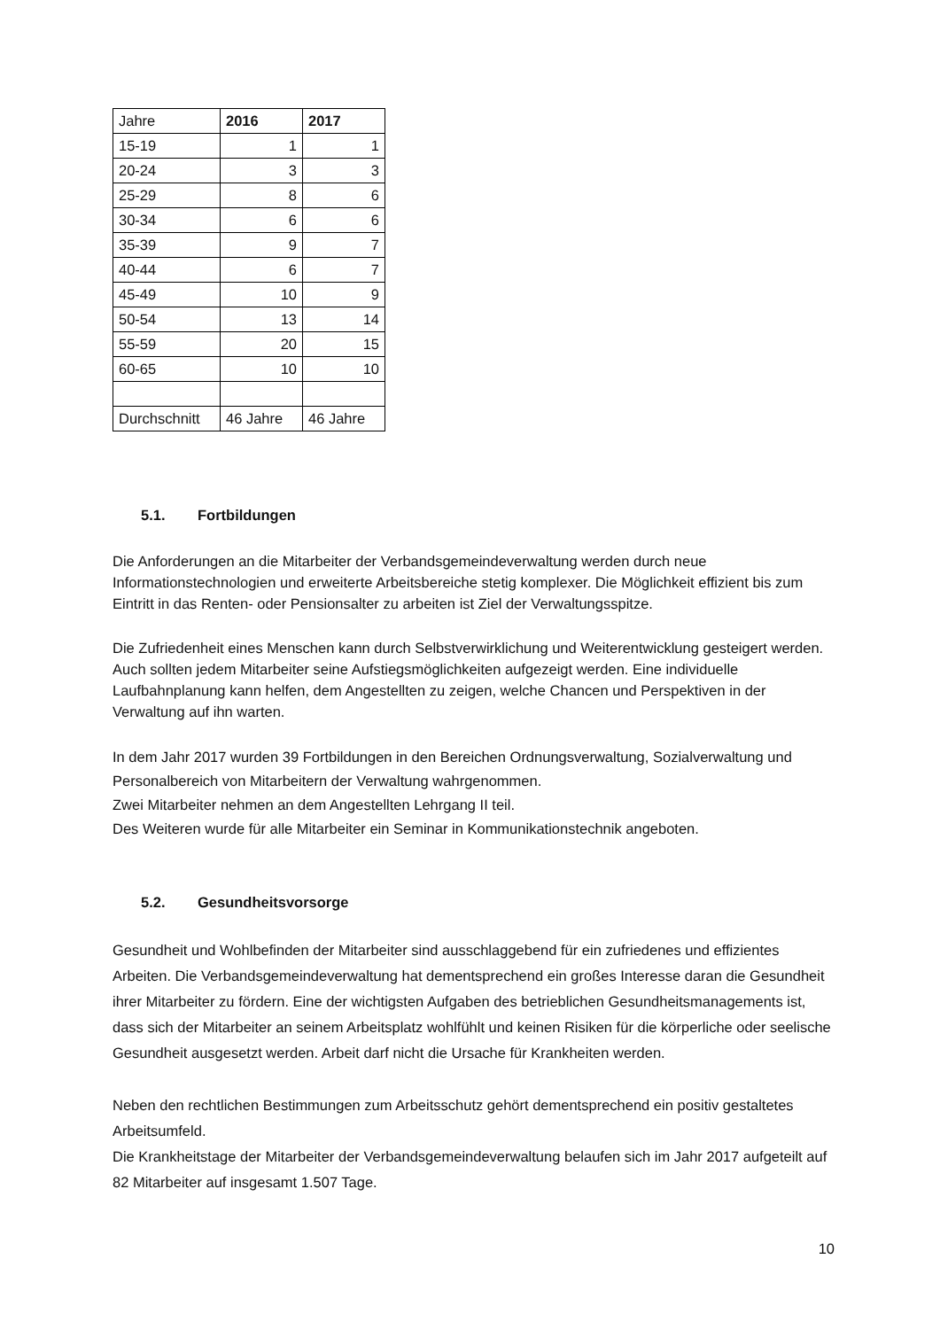| Jahre | 2016 | 2017 |
| --- | --- | --- |
| 15-19 | 1 | 1 |
| 20-24 | 3 | 3 |
| 25-29 | 8 | 6 |
| 30-34 | 6 | 6 |
| 35-39 | 9 | 7 |
| 40-44 | 6 | 7 |
| 45-49 | 10 | 9 |
| 50-54 | 13 | 14 |
| 55-59 | 20 | 15 |
| 60-65 | 10 | 10 |
| Durchschnitt | 46 Jahre | 46 Jahre |
5.1. Fortbildungen
Die Anforderungen an die Mitarbeiter der Verbandsgemeindeverwaltung werden durch neue Informationstechnologien und erweiterte Arbeitsbereiche stetig komplexer. Die Möglichkeit effizient bis zum Eintritt in das Renten- oder Pensionsalter zu arbeiten ist Ziel der Verwaltungsspitze.
Die Zufriedenheit eines Menschen kann durch Selbstverwirklichung und Weiterentwicklung gesteigert werden. Auch sollten jedem Mitarbeiter seine Aufstiegsmöglichkeiten aufgezeigt werden. Eine individuelle Laufbahnplanung kann helfen, dem Angestellten zu zeigen, welche Chancen und Perspektiven in der Verwaltung auf ihn warten.
In dem Jahr 2017 wurden 39 Fortbildungen in den Bereichen Ordnungsverwaltung, Sozialverwaltung und Personalbereich von Mitarbeitern der Verwaltung wahrgenommen.
Zwei Mitarbeiter nehmen an dem Angestellten Lehrgang II teil.
Des Weiteren wurde für alle Mitarbeiter ein Seminar in Kommunikationstechnik angeboten.
5.2. Gesundheitsvorsorge
Gesundheit und Wohlbefinden der Mitarbeiter sind ausschlaggebend für ein zufriedenes und effizientes Arbeiten. Die Verbandsgemeindeverwaltung hat dementsprechend ein großes Interesse daran die Gesundheit ihrer Mitarbeiter zu fördern. Eine der wichtigsten Aufgaben des betrieblichen Gesundheitsmanagements ist, dass sich der Mitarbeiter an seinem Arbeitsplatz wohlfühlt und keinen Risiken für die körperliche oder seelische Gesundheit ausgesetzt werden. Arbeit darf nicht die Ursache für Krankheiten werden.
Neben den rechtlichen Bestimmungen zum Arbeitsschutz gehört dementsprechend ein positiv gestaltetes Arbeitsumfeld.
Die Krankheitstage der Mitarbeiter der Verbandsgemeindeverwaltung belaufen sich im Jahr 2017 aufgeteilt auf 82 Mitarbeiter auf insgesamt 1.507 Tage.
10